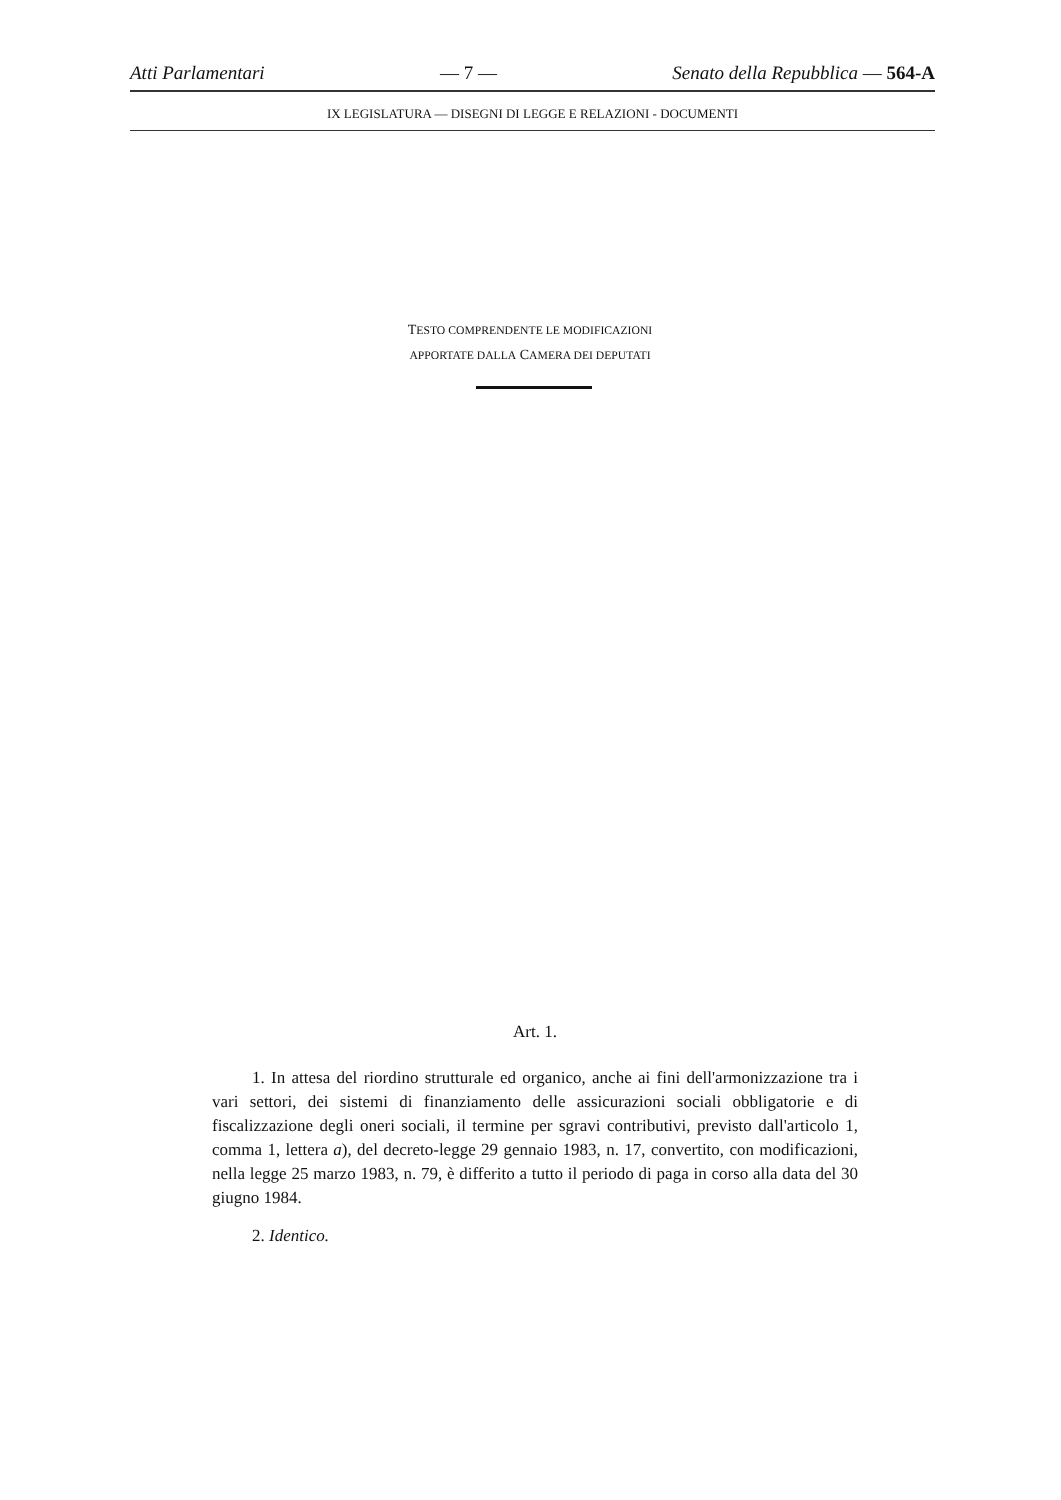Atti Parlamentari — 7 — Senato della Repubblica — 564-A
IX LEGISLATURA — DISEGNI DI LEGGE E RELAZIONI - DOCUMENTI
TESTO COMPRENDENTE LE MODIFICAZIONI
APPORTATE DALLA CAMERA DEI DEPUTATI
Art. 1.
1. In attesa del riordino strutturale ed organico, anche ai fini dell'armonizzazione tra i vari settori, dei sistemi di finanziamento delle assicurazioni sociali obbligatorie e di fiscalizzazione degli oneri sociali, il termine per sgravi contributivi, previsto dall'articolo 1, comma 1, lettera a), del decreto-legge 29 gennaio 1983, n. 17, convertito, con modificazioni, nella legge 25 marzo 1983, n. 79, è differito a tutto il periodo di paga in corso alla data del 30 giugno 1984.
2. Identico.